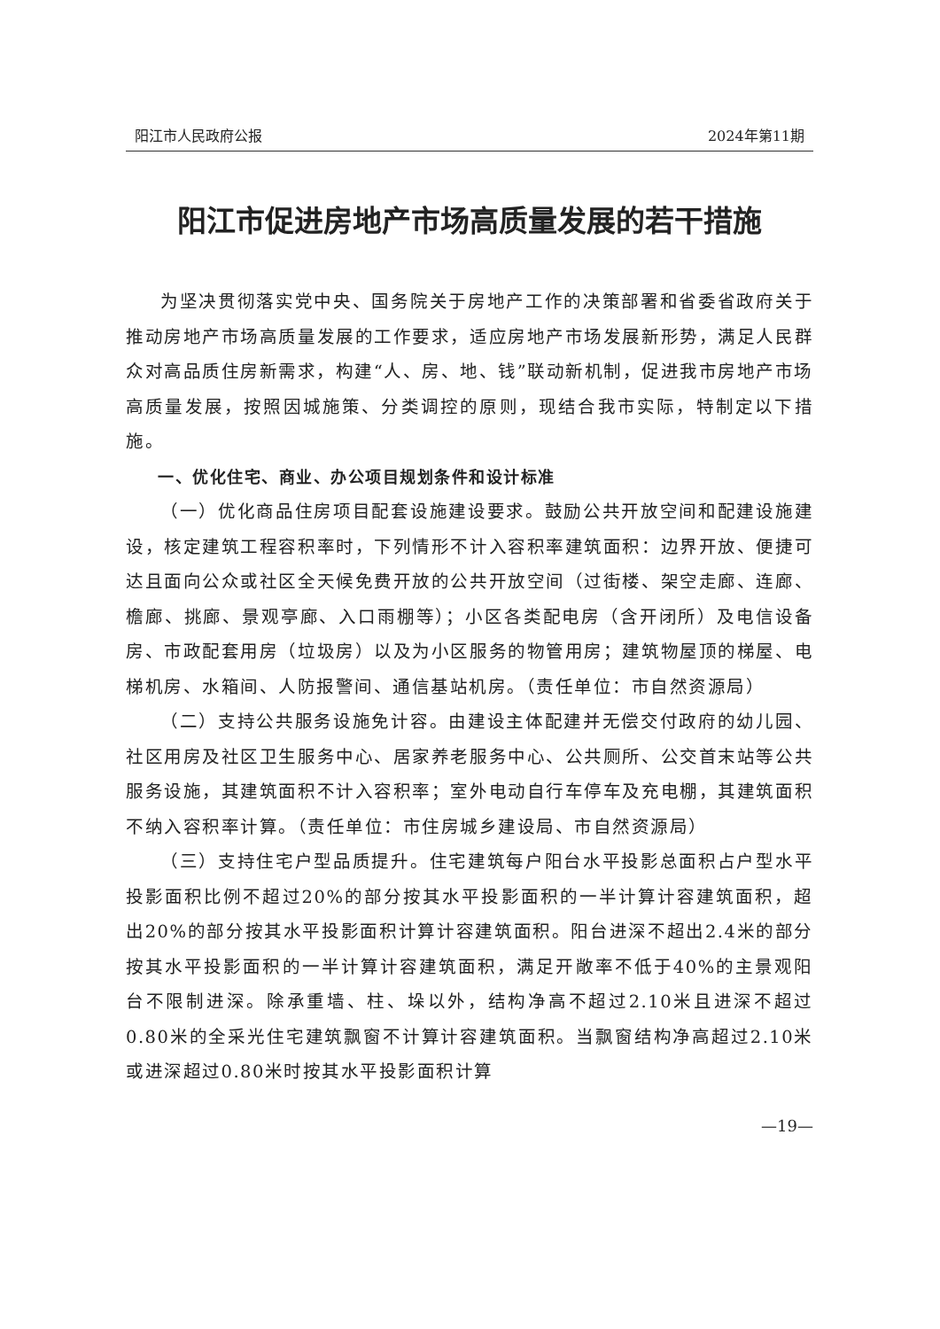阳江市人民政府公报 2024年第11期
阳江市促进房地产市场高质量发展的若干措施
为坚决贯彻落实党中央、国务院关于房地产工作的决策部署和省委省政府关于推动房地产市场高质量发展的工作要求，适应房地产市场发展新形势，满足人民群众对高品质住房新需求，构建“人、房、地、钱”联动新机制，促进我市房地产市场高质量发展，按照因城施策、分类调控的原则，现结合我市实际，特制定以下措施。
一、优化住宅、商业、办公项目规划条件和设计标准
（一）优化商品住房项目配套设施建设要求。鼓励公共开放空间和配建设施建设，核定建筑工程容积率时，下列情形不计入容积率建筑面积：边界开放、便捷可达且面向公众或社区全天候免费开放的公共开放空间（过街楼、架空走廊、连廊、檐廊、挑廊、景观亭廊、入口雨棚等）；小区各类配电房（含开闭所）及电信设备房、市政配套用房（垃圾房）以及为小区服务的物管用房；建筑物屋顶的梯屋、电梯机房、水箱间、人防报警间、通信基站机房。（责任单位：市自然资源局）
（二）支持公共服务设施免计容。由建设主体配建并无偿交付政府的幼儿园、社区用房及社区卫生服务中心、居家养老服务中心、公共厕所、公交首末站等公共服务设施，其建筑面积不计入容积率；室外电动自行车停车及充电棚，其建筑面积不纳入容积率计算。（责任单位：市住房城乡建设局、市自然资源局）
（三）支持住宅户型品质提升。住宅建筑每户阳台水平投影总面积占户型水平投影面积比例不超过20%的部分按其水平投影面积的一半计算计容建筑面积，超出20%的部分按其水平投影面积计算计容建筑面积。阳台进深不超出2.4米的部分按其水平投影面积的一半计算计容建筑面积，满足开敞率不低于40%的主景观阳台不限制进深。除承重墙、柱、垛以外，结构净高不超过2.10米且进深不超过0.80米的全采光住宅建筑飘窗不计算计容建筑面积。当飘窗结构净高超过2.10米或进深超过0.80米时按其水平投影面积计算
—19—